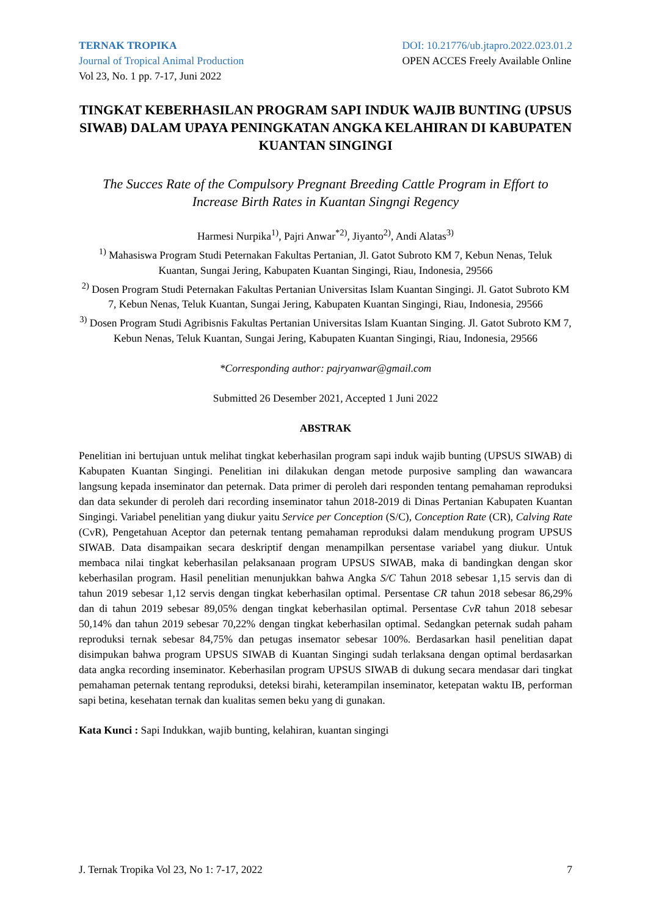TERNAK TROPIKA
Journal of Tropical Animal Production
Vol 23, No. 1 pp. 7-17, Juni 2022
DOI: 10.21776/ub.jtapro.2022.023.01.2
OPEN ACCES Freely Available Online
TINGKAT KEBERHASILAN PROGRAM SAPI INDUK WAJIB BUNTING (UPSUS SIWAB) DALAM UPAYA PENINGKATAN ANGKA KELAHIRAN DI KABUPATEN KUANTAN SINGINGI
The Succes Rate of the Compulsory Pregnant Breeding Cattle Program in Effort to Increase Birth Rates in Kuantan Singngi Regency
Harmesi Nurpika<sup>1)</sup>, Pajri Anwar<sup>*2)</sup>, Jiyanto<sup>2)</sup>, Andi Alatas<sup>3)</sup>
<sup>1)</sup> Mahasiswa Program Studi Peternakan Fakultas Pertanian, Jl. Gatot Subroto KM 7, Kebun Nenas, Teluk Kuantan, Sungai Jering, Kabupaten Kuantan Singingi, Riau, Indonesia, 29566
<sup>2)</sup> Dosen Program Studi Peternakan Fakultas Pertanian Universitas Islam Kuantan Singingi. Jl. Gatot Subroto KM 7, Kebun Nenas, Teluk Kuantan, Sungai Jering, Kabupaten Kuantan Singingi, Riau, Indonesia, 29566
<sup>3)</sup> Dosen Program Studi Agribisnis Fakultas Pertanian Universitas Islam Kuantan Singing. Jl. Gatot Subroto KM 7, Kebun Nenas, Teluk Kuantan, Sungai Jering, Kabupaten Kuantan Singingi, Riau, Indonesia, 29566
*Corresponding author: pajryanwar@gmail.com
Submitted 26 Desember 2021, Accepted 1 Juni 2022
ABSTRAK
Penelitian ini bertujuan untuk melihat tingkat keberhasilan program sapi induk wajib bunting (UPSUS SIWAB) di Kabupaten Kuantan Singingi. Penelitian ini dilakukan dengan metode purposive sampling dan wawancara langsung kepada inseminator dan peternak. Data primer di peroleh dari responden tentang pemahaman reproduksi dan data sekunder di peroleh dari recording inseminator tahun 2018-2019 di Dinas Pertanian Kabupaten Kuantan Singingi. Variabel penelitian yang diukur yaitu Service per Conception (S/C), Conception Rate (CR), Calving Rate (CvR), Pengetahuan Aceptor dan peternak tentang pemahaman reproduksi dalam mendukung program UPSUS SIWAB. Data disampaikan secara deskriptif dengan menampilkan persentase variabel yang diukur. Untuk membaca nilai tingkat keberhasilan pelaksanaan program UPSUS SIWAB, maka di bandingkan dengan skor keberhasilan program. Hasil penelitian menunjukkan bahwa Angka S/C Tahun 2018 sebesar 1,15 servis dan di tahun 2019 sebesar 1,12 servis dengan tingkat keberhasilan optimal. Persentase CR tahun 2018 sebesar 86,29% dan di tahun 2019 sebesar 89,05% dengan tingkat keberhasilan optimal. Persentase CvR tahun 2018 sebesar 50,14% dan tahun 2019 sebesar 70,22% dengan tingkat keberhasilan optimal. Sedangkan peternak sudah paham reproduksi ternak sebesar 84,75% dan petugas insemator sebesar 100%. Berdasarkan hasil penelitian dapat disimpukan bahwa program UPSUS SIWAB di Kuantan Singingi sudah terlaksana dengan optimal berdasarkan data angka recording inseminator. Keberhasilan program UPSUS SIWAB di dukung secara mendasar dari tingkat pemahaman peternak tentang reproduksi, deteksi birahi, keterampilan inseminator, ketepatan waktu IB, performan sapi betina, kesehatan ternak dan kualitas semen beku yang di gunakan.
Kata Kunci : Sapi Indukkan, wajib bunting, kelahiran, kuantan singingi
J. Ternak Tropika Vol 23, No 1: 7-17, 2022 7